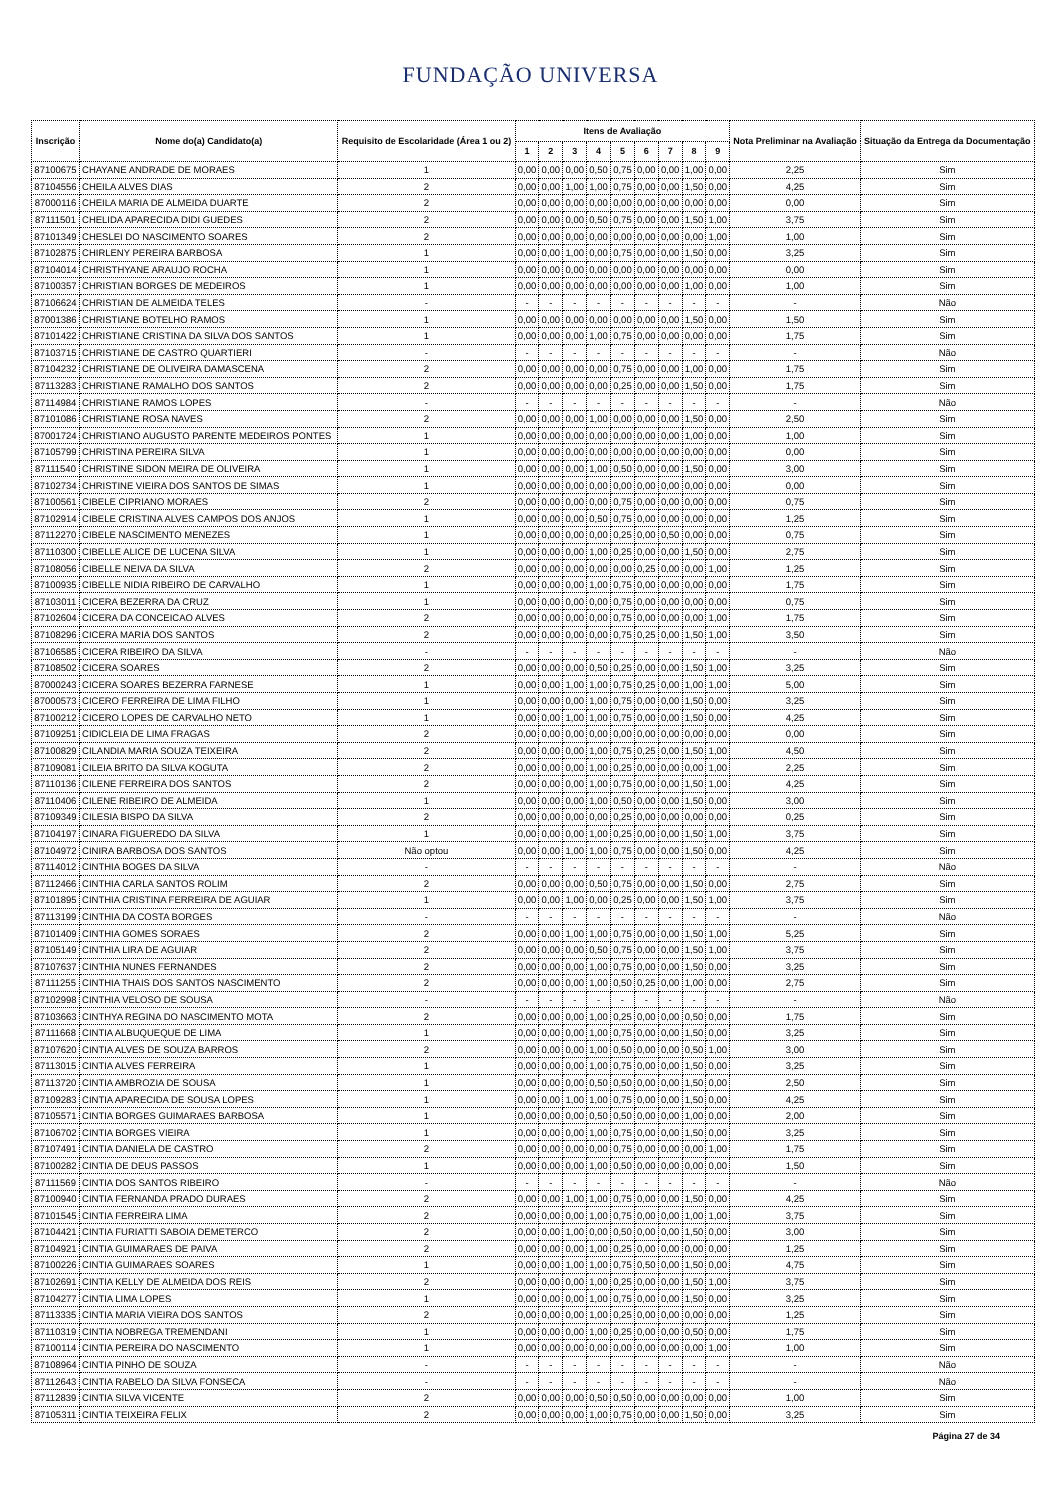FUNDAÇÃO UNIVERSA
| Inscrição | Nome do(a) Candidato(a) | Requisito de Escolaridade (Área 1 ou 2) | Itens de Avaliação | | | | | | | | | Nota Preliminar na Avaliação | Situação da Entrega da Documentação |
| --- | --- | --- | --- | --- | --- | --- | --- | --- | --- | --- | --- | --- | --- |
| | | | 1 | 2 | 3 | 4 | 5 | 6 | 7 | 8 | 9 | | |
| 87100675 | CHAYANE ANDRADE DE MORAES | 1 | 0,00 | 0,00 | 0,00 | 0,50 | 0,75 | 0,00 | 0,00 | 1,00 | 0,00 | 2,25 | Sim |
| 87104556 | CHEILA ALVES DIAS | 2 | 0,00 | 0,00 | 1,00 | 1,00 | 0,75 | 0,00 | 0,00 | 1,50 | 0,00 | 4,25 | Sim |
| 87000116 | CHEILA MARIA DE ALMEIDA DUARTE | 2 | 0,00 | 0,00 | 0,00 | 0,00 | 0,00 | 0,00 | 0,00 | 0,00 | 0,00 | 0,00 | Sim |
| 87111501 | CHELIDA APARECIDA DIDI GUEDES | 2 | 0,00 | 0,00 | 0,00 | 0,50 | 0,75 | 0,00 | 0,00 | 1,50 | 1,00 | 3,75 | Sim |
| 87101349 | CHESLEI DO NASCIMENTO SOARES | 2 | 0,00 | 0,00 | 0,00 | 0,00 | 0,00 | 0,00 | 0,00 | 0,00 | 1,00 | 1,00 | Sim |
| 87102875 | CHIRLENY PEREIRA BARBOSA | 1 | 0,00 | 0,00 | 1,00 | 0,00 | 0,75 | 0,00 | 0,00 | 1,50 | 0,00 | 3,25 | Sim |
| 87104014 | CHRISTHYANE ARAUJO ROCHA | 1 | 0,00 | 0,00 | 0,00 | 0,00 | 0,00 | 0,00 | 0,00 | 0,00 | 0,00 | 0,00 | Sim |
| 87100357 | CHRISTIAN BORGES DE MEDEIROS | 1 | 0,00 | 0,00 | 0,00 | 0,00 | 0,00 | 0,00 | 0,00 | 1,00 | 0,00 | 1,00 | Sim |
| 87106624 | CHRISTIAN DE ALMEIDA TELES | - | - | - | - | - | - | - | - | - | - | - | Não |
| 87001386 | CHRISTIANE BOTELHO RAMOS | 1 | 0,00 | 0,00 | 0,00 | 0,00 | 0,00 | 0,00 | 0,00 | 1,50 | 0,00 | 1,50 | Sim |
| 87101422 | CHRISTIANE CRISTINA DA SILVA DOS SANTOS | 1 | 0,00 | 0,00 | 0,00 | 1,00 | 0,75 | 0,00 | 0,00 | 0,00 | 0,00 | 1,75 | Sim |
| 87103715 | CHRISTIANE DE CASTRO QUARTIERI | - | - | - | - | - | - | - | - | - | - | - | Não |
| 87104232 | CHRISTIANE DE OLIVEIRA DAMASCENA | 2 | 0,00 | 0,00 | 0,00 | 0,00 | 0,75 | 0,00 | 0,00 | 1,00 | 0,00 | 1,75 | Sim |
| 87113283 | CHRISTIANE RAMALHO DOS SANTOS | 2 | 0,00 | 0,00 | 0,00 | 0,00 | 0,25 | 0,00 | 0,00 | 1,50 | 0,00 | 1,75 | Sim |
| 87114984 | CHRISTIANE RAMOS LOPES | - | - | - | - | - | - | - | - | - | - | - | Não |
| 87101086 | CHRISTIANE ROSA NAVES | 2 | 0,00 | 0,00 | 0,00 | 1,00 | 0,00 | 0,00 | 0,00 | 1,50 | 0,00 | 2,50 | Sim |
| 87001724 | CHRISTIANO AUGUSTO PARENTE MEDEIROS PONTES | 1 | 0,00 | 0,00 | 0,00 | 0,00 | 0,00 | 0,00 | 0,00 | 1,00 | 0,00 | 1,00 | Sim |
| 87105799 | CHRISTINA PEREIRA SILVA | 1 | 0,00 | 0,00 | 0,00 | 0,00 | 0,00 | 0,00 | 0,00 | 0,00 | 0,00 | 0,00 | Sim |
| 87111540 | CHRISTINE SIDON MEIRA DE OLIVEIRA | 1 | 0,00 | 0,00 | 0,00 | 1,00 | 0,50 | 0,00 | 0,00 | 1,50 | 0,00 | 3,00 | Sim |
| 87102734 | CHRISTINE VIEIRA DOS SANTOS DE SIMAS | 1 | 0,00 | 0,00 | 0,00 | 0,00 | 0,00 | 0,00 | 0,00 | 0,00 | 0,00 | 0,00 | Sim |
| 87100561 | CIBELE CIPRIANO MORAES | 2 | 0,00 | 0,00 | 0,00 | 0,00 | 0,75 | 0,00 | 0,00 | 0,00 | 0,00 | 0,75 | Sim |
| 87102914 | CIBELE CRISTINA ALVES CAMPOS DOS ANJOS | 1 | 0,00 | 0,00 | 0,00 | 0,50 | 0,75 | 0,00 | 0,00 | 0,00 | 0,00 | 1,25 | Sim |
| 87112270 | CIBELE NASCIMENTO MENEZES | 1 | 0,00 | 0,00 | 0,00 | 0,00 | 0,25 | 0,00 | 0,50 | 0,00 | 0,00 | 0,75 | Sim |
| 87110300 | CIBELLE ALICE DE LUCENA SILVA | 1 | 0,00 | 0,00 | 0,00 | 1,00 | 0,25 | 0,00 | 0,00 | 1,50 | 0,00 | 2,75 | Sim |
| 87108056 | CIBELLE NEIVA DA SILVA | 2 | 0,00 | 0,00 | 0,00 | 0,00 | 0,00 | 0,25 | 0,00 | 0,00 | 1,00 | 1,25 | Sim |
| 87100935 | CIBELLE NIDIA RIBEIRO DE CARVALHO | 1 | 0,00 | 0,00 | 0,00 | 1,00 | 0,75 | 0,00 | 0,00 | 0,00 | 0,00 | 1,75 | Sim |
| 87103011 | CICERA BEZERRA DA CRUZ | 1 | 0,00 | 0,00 | 0,00 | 0,00 | 0,75 | 0,00 | 0,00 | 0,00 | 0,00 | 0,75 | Sim |
| 87102604 | CICERA DA CONCEICAO ALVES | 2 | 0,00 | 0,00 | 0,00 | 0,00 | 0,75 | 0,00 | 0,00 | 0,00 | 1,00 | 1,75 | Sim |
| 87108296 | CICERA MARIA DOS SANTOS | 2 | 0,00 | 0,00 | 0,00 | 0,00 | 0,75 | 0,25 | 0,00 | 1,50 | 1,00 | 3,50 | Sim |
| 87106585 | CICERA RIBEIRO DA SILVA | - | - | - | - | - | - | - | - | - | - | - | Não |
| 87108502 | CICERA SOARES | 2 | 0,00 | 0,00 | 0,00 | 0,50 | 0,25 | 0,00 | 0,00 | 1,50 | 1,00 | 3,25 | Sim |
| 87000243 | CICERA SOARES BEZERRA FARNESE | 1 | 0,00 | 0,00 | 1,00 | 1,00 | 0,75 | 0,25 | 0,00 | 1,00 | 1,00 | 5,00 | Sim |
| 87000573 | CICERO FERREIRA DE LIMA FILHO | 1 | 0,00 | 0,00 | 0,00 | 1,00 | 0,75 | 0,00 | 0,00 | 1,50 | 0,00 | 3,25 | Sim |
| 87100212 | CICERO LOPES DE CARVALHO NETO | 1 | 0,00 | 0,00 | 1,00 | 1,00 | 0,75 | 0,00 | 0,00 | 1,50 | 0,00 | 4,25 | Sim |
| 87109251 | CIDICLEIA DE LIMA FRAGAS | 2 | 0,00 | 0,00 | 0,00 | 0,00 | 0,00 | 0,00 | 0,00 | 0,00 | 0,00 | 0,00 | Sim |
| 87100829 | CILANDIA MARIA SOUZA TEIXEIRA | 2 | 0,00 | 0,00 | 0,00 | 1,00 | 0,75 | 0,25 | 0,00 | 1,50 | 1,00 | 4,50 | Sim |
| 87109081 | CILEIA BRITO DA SILVA KOGUTA | 2 | 0,00 | 0,00 | 0,00 | 1,00 | 0,25 | 0,00 | 0,00 | 0,00 | 1,00 | 2,25 | Sim |
| 87110136 | CILENE FERREIRA DOS SANTOS | 2 | 0,00 | 0,00 | 0,00 | 1,00 | 0,75 | 0,00 | 0,00 | 1,50 | 1,00 | 4,25 | Sim |
| 87110406 | CILENE RIBEIRO DE ALMEIDA | 1 | 0,00 | 0,00 | 0,00 | 1,00 | 0,50 | 0,00 | 0,00 | 1,50 | 0,00 | 3,00 | Sim |
| 87109349 | CILESIA BISPO DA SILVA | 2 | 0,00 | 0,00 | 0,00 | 0,00 | 0,25 | 0,00 | 0,00 | 0,00 | 0,00 | 0,25 | Sim |
| 87104197 | CINARA FIGUEREDO DA SILVA | 1 | 0,00 | 0,00 | 0,00 | 1,00 | 0,25 | 0,00 | 0,00 | 1,50 | 1,00 | 3,75 | Sim |
| 87104972 | CINIRA BARBOSA DOS SANTOS | Não optou | 0,00 | 0,00 | 1,00 | 1,00 | 0,75 | 0,00 | 0,00 | 1,50 | 0,00 | 4,25 | Sim |
| 87114012 | CINTHIA BOGES DA SILVA | - | - | - | - | - | - | - | - | - | - | - | Não |
| 87112466 | CINTHIA CARLA SANTOS ROLIM | 2 | 0,00 | 0,00 | 0,00 | 0,50 | 0,75 | 0,00 | 0,00 | 1,50 | 0,00 | 2,75 | Sim |
| 87101895 | CINTHIA CRISTINA FERREIRA DE AGUIAR | 1 | 0,00 | 0,00 | 1,00 | 0,00 | 0,25 | 0,00 | 0,00 | 1,50 | 1,00 | 3,75 | Sim |
| 87113199 | CINTHIA DA COSTA BORGES | - | - | - | - | - | - | - | - | - | - | - | Não |
| 87101409 | CINTHIA GOMES SORAES | 2 | 0,00 | 0,00 | 1,00 | 1,00 | 0,75 | 0,00 | 0,00 | 1,50 | 1,00 | 5,25 | Sim |
| 87105149 | CINTHIA LIRA DE AGUIAR | 2 | 0,00 | 0,00 | 0,00 | 0,50 | 0,75 | 0,00 | 0,00 | 1,50 | 1,00 | 3,75 | Sim |
| 87107637 | CINTHIA NUNES FERNANDES | 2 | 0,00 | 0,00 | 0,00 | 1,00 | 0,75 | 0,00 | 0,00 | 1,50 | 0,00 | 3,25 | Sim |
| 87111255 | CINTHIA THAIS DOS SANTOS NASCIMENTO | 2 | 0,00 | 0,00 | 0,00 | 1,00 | 0,50 | 0,25 | 0,00 | 1,00 | 0,00 | 2,75 | Sim |
| 87102998 | CINTHIA VELOSO DE SOUSA | - | - | - | - | - | - | - | - | - | - | - | Não |
| 87103663 | CINTHYA REGINA DO NASCIMENTO MOTA | 2 | 0,00 | 0,00 | 0,00 | 1,00 | 0,25 | 0,00 | 0,00 | 0,50 | 0,00 | 1,75 | Sim |
| 87111668 | CINTIA ALBUQUEQUE DE LIMA | 1 | 0,00 | 0,00 | 0,00 | 1,00 | 0,75 | 0,00 | 0,00 | 1,50 | 0,00 | 3,25 | Sim |
| 87107620 | CINTIA ALVES DE SOUZA BARROS | 2 | 0,00 | 0,00 | 0,00 | 1,00 | 0,50 | 0,00 | 0,00 | 0,50 | 1,00 | 3,00 | Sim |
| 87113015 | CINTIA ALVES FERREIRA | 1 | 0,00 | 0,00 | 0,00 | 1,00 | 0,75 | 0,00 | 0,00 | 1,50 | 0,00 | 3,25 | Sim |
| 87113720 | CINTIA AMBROZIA DE SOUSA | 1 | 0,00 | 0,00 | 0,00 | 0,50 | 0,50 | 0,00 | 0,00 | 1,50 | 0,00 | 2,50 | Sim |
| 87109283 | CINTIA APARECIDA DE SOUSA LOPES | 1 | 0,00 | 0,00 | 1,00 | 1,00 | 0,75 | 0,00 | 0,00 | 1,50 | 0,00 | 4,25 | Sim |
| 87105571 | CINTIA BORGES GUIMARAES BARBOSA | 1 | 0,00 | 0,00 | 0,00 | 0,50 | 0,50 | 0,00 | 0,00 | 1,00 | 0,00 | 2,00 | Sim |
| 87106702 | CINTIA BORGES VIEIRA | 1 | 0,00 | 0,00 | 0,00 | 1,00 | 0,75 | 0,00 | 0,00 | 1,50 | 0,00 | 3,25 | Sim |
| 87107491 | CINTIA DANIELA DE CASTRO | 2 | 0,00 | 0,00 | 0,00 | 0,00 | 0,75 | 0,00 | 0,00 | 0,00 | 1,00 | 1,75 | Sim |
| 87100282 | CINTIA DE DEUS PASSOS | 1 | 0,00 | 0,00 | 0,00 | 1,00 | 0,50 | 0,00 | 0,00 | 0,00 | 0,00 | 1,50 | Sim |
| 87111569 | CINTIA DOS SANTOS RIBEIRO | - | - | - | - | - | - | - | - | - | - | - | Não |
| 87100940 | CINTIA FERNANDA PRADO DURAES | 2 | 0,00 | 0,00 | 1,00 | 1,00 | 0,75 | 0,00 | 0,00 | 1,50 | 0,00 | 4,25 | Sim |
| 87101545 | CINTIA FERREIRA LIMA | 2 | 0,00 | 0,00 | 0,00 | 1,00 | 0,75 | 0,00 | 0,00 | 1,00 | 1,00 | 3,75 | Sim |
| 87104421 | CINTIA FURIATTI SABOIA DEMETERCO | 2 | 0,00 | 0,00 | 1,00 | 0,00 | 0,50 | 0,00 | 0,00 | 1,50 | 0,00 | 3,00 | Sim |
| 87104921 | CINTIA GUIMARAES DE PAIVA | 2 | 0,00 | 0,00 | 0,00 | 1,00 | 0,25 | 0,00 | 0,00 | 0,00 | 0,00 | 1,25 | Sim |
| 87100226 | CINTIA GUIMARAES SOARES | 1 | 0,00 | 0,00 | 1,00 | 1,00 | 0,75 | 0,50 | 0,00 | 1,50 | 0,00 | 4,75 | Sim |
| 87102691 | CINTIA KELLY DE ALMEIDA DOS REIS | 2 | 0,00 | 0,00 | 0,00 | 1,00 | 0,25 | 0,00 | 0,00 | 1,50 | 1,00 | 3,75 | Sim |
| 87104277 | CINTIA LIMA LOPES | 1 | 0,00 | 0,00 | 0,00 | 1,00 | 0,75 | 0,00 | 0,00 | 1,50 | 0,00 | 3,25 | Sim |
| 87113335 | CINTIA MARIA VIEIRA DOS SANTOS | 2 | 0,00 | 0,00 | 0,00 | 1,00 | 0,25 | 0,00 | 0,00 | 0,00 | 0,00 | 1,25 | Sim |
| 87110319 | CINTIA NOBREGA TREMENDANI | 1 | 0,00 | 0,00 | 0,00 | 1,00 | 0,25 | 0,00 | 0,00 | 0,50 | 0,00 | 1,75 | Sim |
| 87100114 | CINTIA PEREIRA DO NASCIMENTO | 1 | 0,00 | 0,00 | 0,00 | 0,00 | 0,00 | 0,00 | 0,00 | 0,00 | 1,00 | 1,00 | Sim |
| 87108964 | CINTIA PINHO DE SOUZA | - | - | - | - | - | - | - | - | - | - | - | Não |
| 87112643 | CINTIA RABELO DA SILVA FONSECA | - | - | - | - | - | - | - | - | - | - | - | Não |
| 87112839 | CINTIA SILVA VICENTE | 2 | 0,00 | 0,00 | 0,00 | 0,50 | 0,50 | 0,00 | 0,00 | 0,00 | 0,00 | 1,00 | Sim |
| 87105311 | CINTIA TEIXEIRA FELIX | 2 | 0,00 | 0,00 | 0,00 | 1,00 | 0,75 | 0,00 | 0,00 | 1,50 | 0,00 | 3,25 | Sim |
Página 27 de 34